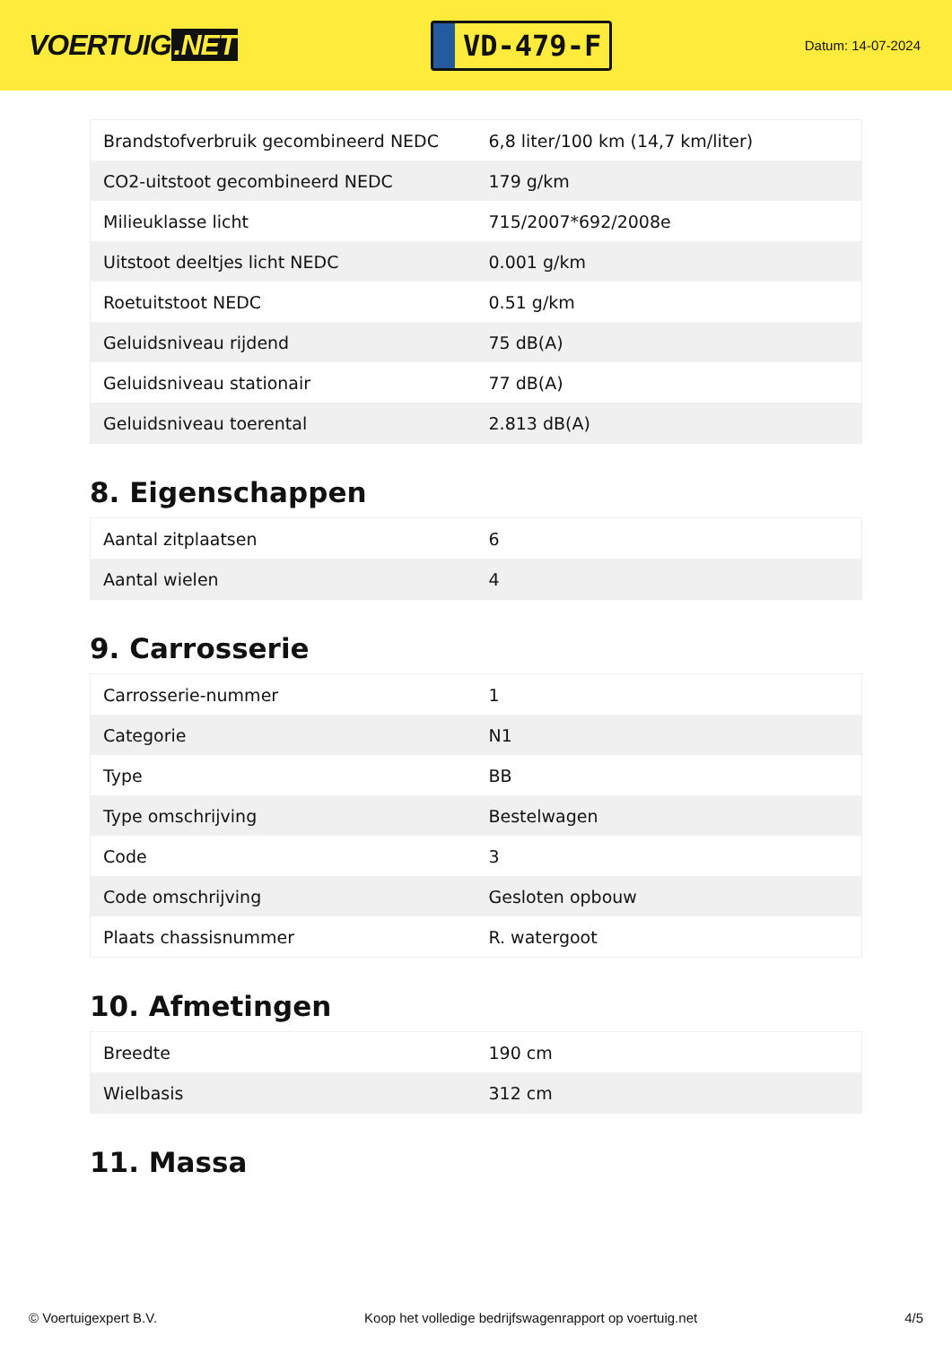VOERTUIG.NET
VD-479-F
Datum: 14-07-2024
| Brandstofverbruik gecombineerd NEDC | 6,8 liter/100 km (14,7 km/liter) |
| CO2-uitstoot gecombineerd NEDC | 179 g/km |
| Milieuklasse licht | 715/2007*692/2008e |
| Uitstoot deeltjes licht NEDC | 0.001 g/km |
| Roetuitstoot NEDC | 0.51 g/km |
| Geluidsniveau rijdend | 75 dB(A) |
| Geluidsniveau stationair | 77 dB(A) |
| Geluidsniveau toerental | 2.813 dB(A) |
8. Eigenschappen
| Aantal zitplaatsen | 6 |
| Aantal wielen | 4 |
9. Carrosserie
| Carrosserie-nummer | 1 |
| Categorie | N1 |
| Type | BB |
| Type omschrijving | Bestelwagen |
| Code | 3 |
| Code omschrijving | Gesloten opbouw |
| Plaats chassisnummer | R. watergoot |
10. Afmetingen
| Breedte | 190 cm |
| Wielbasis | 312 cm |
11. Massa
© Voertuigexpert B.V. Koop het volledige bedrijfswagenrapport op voertuig.net 4/5